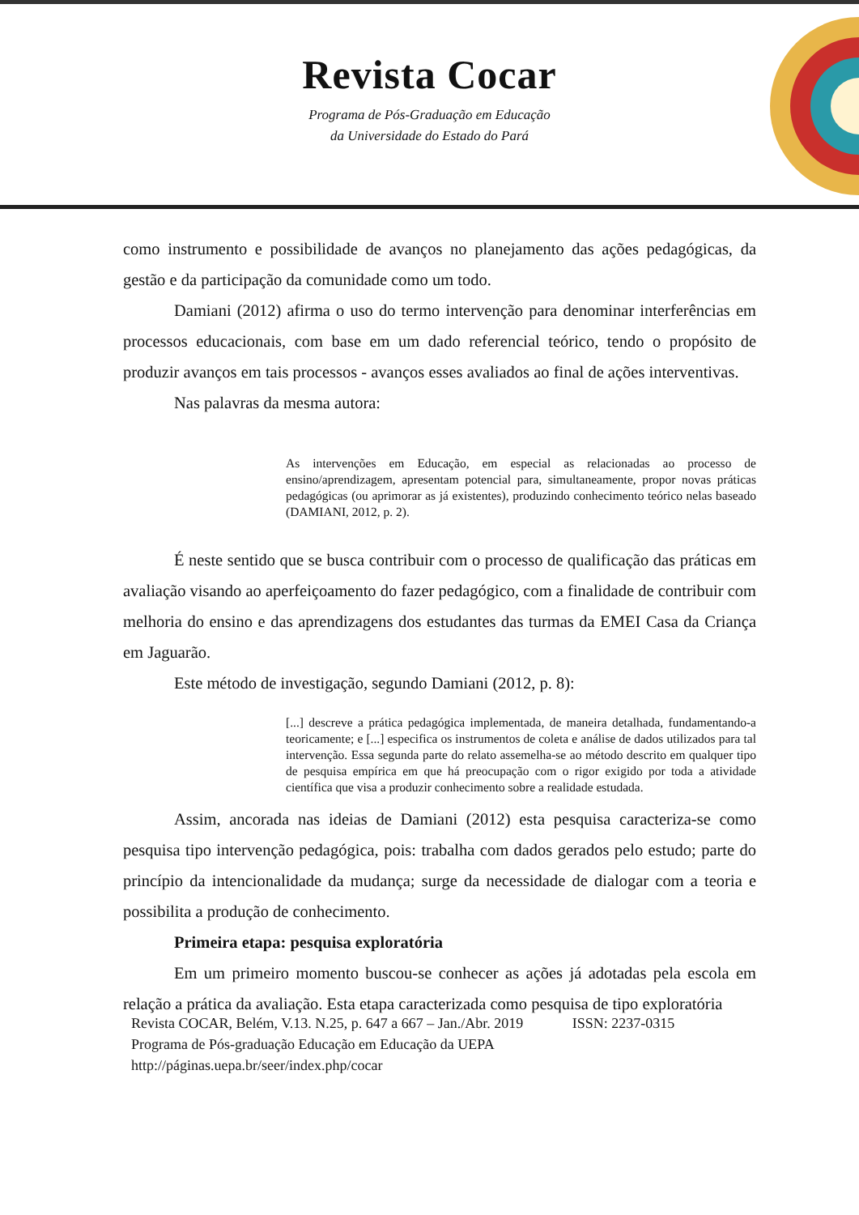Revista Cocar
Programa de Pós-Graduação em Educação
da Universidade do Estado do Pará
como instrumento e possibilidade de avanços no planejamento das ações pedagógicas, da gestão e da participação da comunidade como um todo.
Damiani (2012) afirma o uso do termo intervenção para denominar interferências em processos educacionais, com base em um dado referencial teórico, tendo o propósito de produzir avanços em tais processos - avanços esses avaliados ao final de ações interventivas.
Nas palavras da mesma autora:
As intervenções em Educação, em especial as relacionadas ao processo de ensino/aprendizagem, apresentam potencial para, simultaneamente, propor novas práticas pedagógicas (ou aprimorar as já existentes), produzindo conhecimento teórico nelas baseado (DAMIANI, 2012, p. 2).
É neste sentido que se busca contribuir com o processo de qualificação das práticas em avaliação visando ao aperfeiçoamento do fazer pedagógico, com a finalidade de contribuir com melhoria do ensino e das aprendizagens dos estudantes das turmas da EMEI Casa da Criança em Jaguarão.
Este método de investigação, segundo Damiani (2012, p. 8):
[...] descreve a prática pedagógica implementada, de maneira detalhada, fundamentando-a teoricamente; e [...] especifica os instrumentos de coleta e análise de dados utilizados para tal intervenção. Essa segunda parte do relato assemelha-se ao método descrito em qualquer tipo de pesquisa empírica em que há preocupação com o rigor exigido por toda a atividade científica que visa a produzir conhecimento sobre a realidade estudada.
Assim, ancorada nas ideias de Damiani (2012) esta pesquisa caracteriza-se como pesquisa tipo intervenção pedagógica, pois: trabalha com dados gerados pelo estudo; parte do princípio da intencionalidade da mudança; surge da necessidade de dialogar com a teoria e possibilita a produção de conhecimento.
Primeira etapa: pesquisa exploratória
Em um primeiro momento buscou-se conhecer as ações já adotadas pela escola em relação a prática da avaliação. Esta etapa caracterizada como pesquisa de tipo exploratória
Revista COCAR, Belém, V.13. N.25, p. 647 a 667 – Jan./Abr. 2019 ISSN: 2237-0315
Programa de Pós-graduação Educação em Educação da UEPA
http://páginas.uepa.br/seer/index.php/cocar